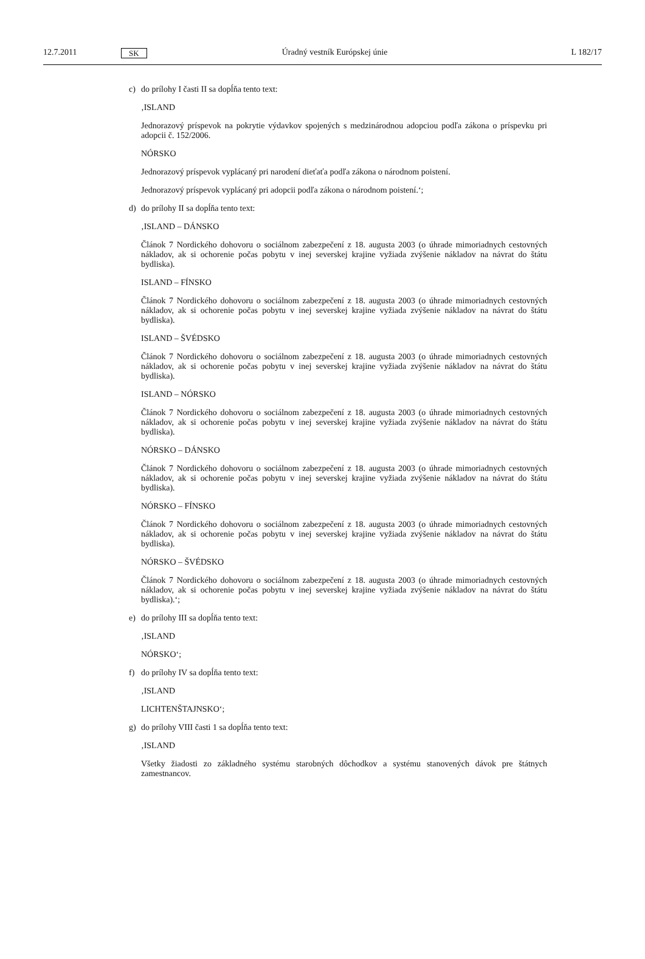12.7.2011 SK Úradný vestník Európskej únie L 182/17
c) do prílohy I časti II sa dopĺňa tento text:
‚ISLAND
Jednorazový príspevok na pokrytie výdavkov spojených s medzinárodnou adopciou podľa zákona o príspevku pri adopcii č. 152/2006.
NÓRSKO
Jednorazový príspevok vyplácaný pri narodení dieťaťa podľa zákona o národnom poistení.
Jednorazový príspevok vyplácaný pri adopcii podľa zákona o národnom poistení.‘;
d) do prílohy II sa dopĺňa tento text:
‚ISLAND – DÁNSKO
Článok 7 Nordického dohovoru o sociálnom zabezpečení z 18. augusta 2003 (o úhrade mimoriadnych cestovných nákladov, ak si ochorenie počas pobytu v inej severskej krajine vyžiada zvýšenie nákladov na návrat do štátu bydliska).
ISLAND – FÍNSKO
Článok 7 Nordického dohovoru o sociálnom zabezpečení z 18. augusta 2003 (o úhrade mimoriadnych cestovných nákladov, ak si ochorenie počas pobytu v inej severskej krajine vyžiada zvýšenie nákladov na návrat do štátu bydliska).
ISLAND – ŠVÉDSKO
Článok 7 Nordického dohovoru o sociálnom zabezpečení z 18. augusta 2003 (o úhrade mimoriadnych cestovných nákladov, ak si ochorenie počas pobytu v inej severskej krajine vyžiada zvýšenie nákladov na návrat do štátu bydliska).
ISLAND – NÓRSKO
Článok 7 Nordického dohovoru o sociálnom zabezpečení z 18. augusta 2003 (o úhrade mimoriadnych cestovných nákladov, ak si ochorenie počas pobytu v inej severskej krajine vyžiada zvýšenie nákladov na návrat do štátu bydliska).
NÓRSKO – DÁNSKO
Článok 7 Nordického dohovoru o sociálnom zabezpečení z 18. augusta 2003 (o úhrade mimoriadnych cestovných nákladov, ak si ochorenie počas pobytu v inej severskej krajine vyžiada zvýšenie nákladov na návrat do štátu bydliska).
NÓRSKO – FÍNSKO
Článok 7 Nordického dohovoru o sociálnom zabezpečení z 18. augusta 2003 (o úhrade mimoriadnych cestovných nákladov, ak si ochorenie počas pobytu v inej severskej krajine vyžiada zvýšenie nákladov na návrat do štátu bydliska).
NÓRSKO – ŠVÉDSKO
Článok 7 Nordického dohovoru o sociálnom zabezpečení z 18. augusta 2003 (o úhrade mimoriadnych cestovných nákladov, ak si ochorenie počas pobytu v inej severskej krajine vyžiada zvýšenie nákladov na návrat do štátu bydliska).‘;
e) do prílohy III sa dopĺňa tento text:
‚ISLAND
NÓRSKO‘;
f) do prílohy IV sa dopĺňa tento text:
‚ISLAND
LICHTENŠTAJNSKO‘;
g) do prílohy VIII časti 1 sa dopĺňa tento text:
‚ISLAND
Všetky žiadosti zo základného systému starobných dôchodkov a systému stanovených dávok pre štátnych zamestnancov.